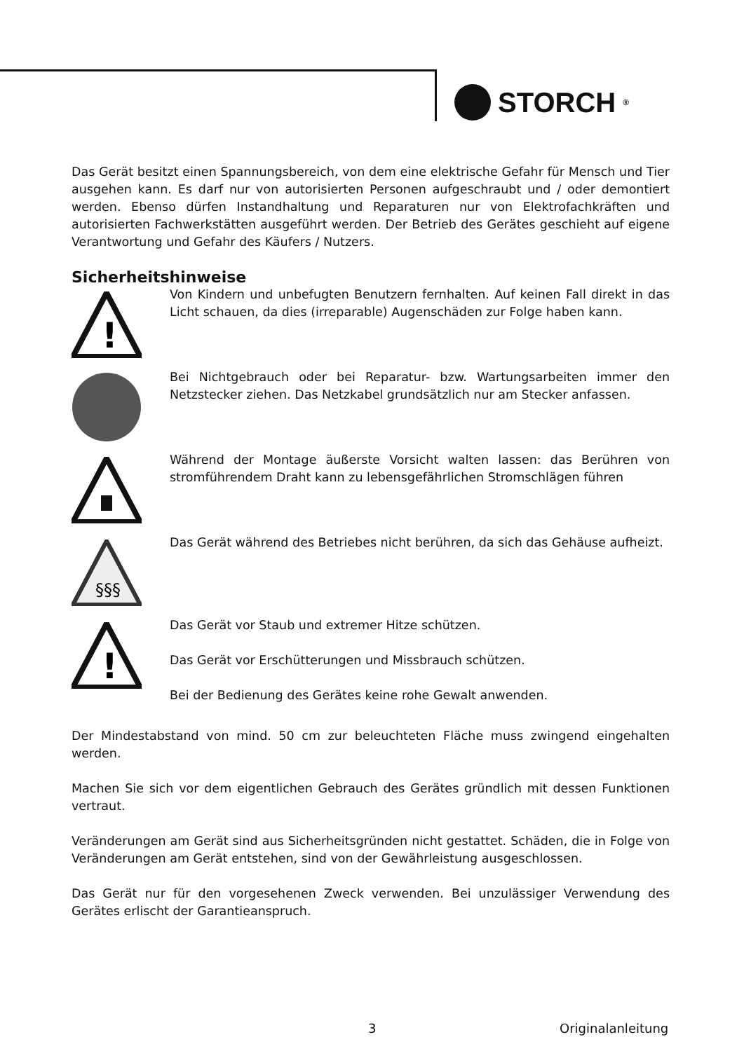STORCH<sup>®</sup>
Das Gerät besitzt einen Spannungsbereich, von dem eine elektrische Gefahr für Mensch und Tier ausgehen kann. Es darf nur von autorisierten Personen aufgeschraubt und / oder demontiert werden. Ebenso dürfen Instandhaltung und Reparaturen nur von Elektrofachkräften und autorisierten Fachwerkstätten ausgeführt werden. Der Betrieb des Gerätes geschieht auf eigene Verantwortung und Gefahr des Käufers / Nutzers.
Sicherheitshinweise
!
Von Kindern und unbefugten Benutzern fernhalten. Auf keinen Fall direkt in das Licht schauen, da dies (irreparable) Augenschäden zur Folge haben kann.
Bei Nichtgebrauch oder bei Reparatur- bzw. Wartungsarbeiten immer den Netzstecker ziehen. Das Netzkabel grundsätzlich nur am Stecker anfassen.
Während der Montage äußerste Vorsicht walten lassen: das Berühren von stromführendem Draht kann zu lebensgefährlichen Stromschlägen führen
§§§
Das Gerät während des Betriebes nicht berühren, da sich das Gehäuse aufheizt.
!
Das Gerät vor Staub und extremer Hitze schützen.
Das Gerät vor Erschütterungen und Missbrauch schützen.
Bei der Bedienung des Gerätes keine rohe Gewalt anwenden.
Der Mindestabstand von mind. 50 cm zur beleuchteten Fläche muss zwingend eingehalten werden.
Machen Sie sich vor dem eigentlichen Gebrauch des Gerätes gründlich mit dessen Funktionen vertraut.
Veränderungen am Gerät sind aus Sicherheitsgründen nicht gestattet. Schäden, die in Folge von Veränderungen am Gerät entstehen, sind von der Gewährleistung ausgeschlossen.
Das Gerät nur für den vorgesehenen Zweck verwenden. Bei unzulässiger Verwendung des Gerätes erlischt der Garantieanspruch.
3 Originalanleitung